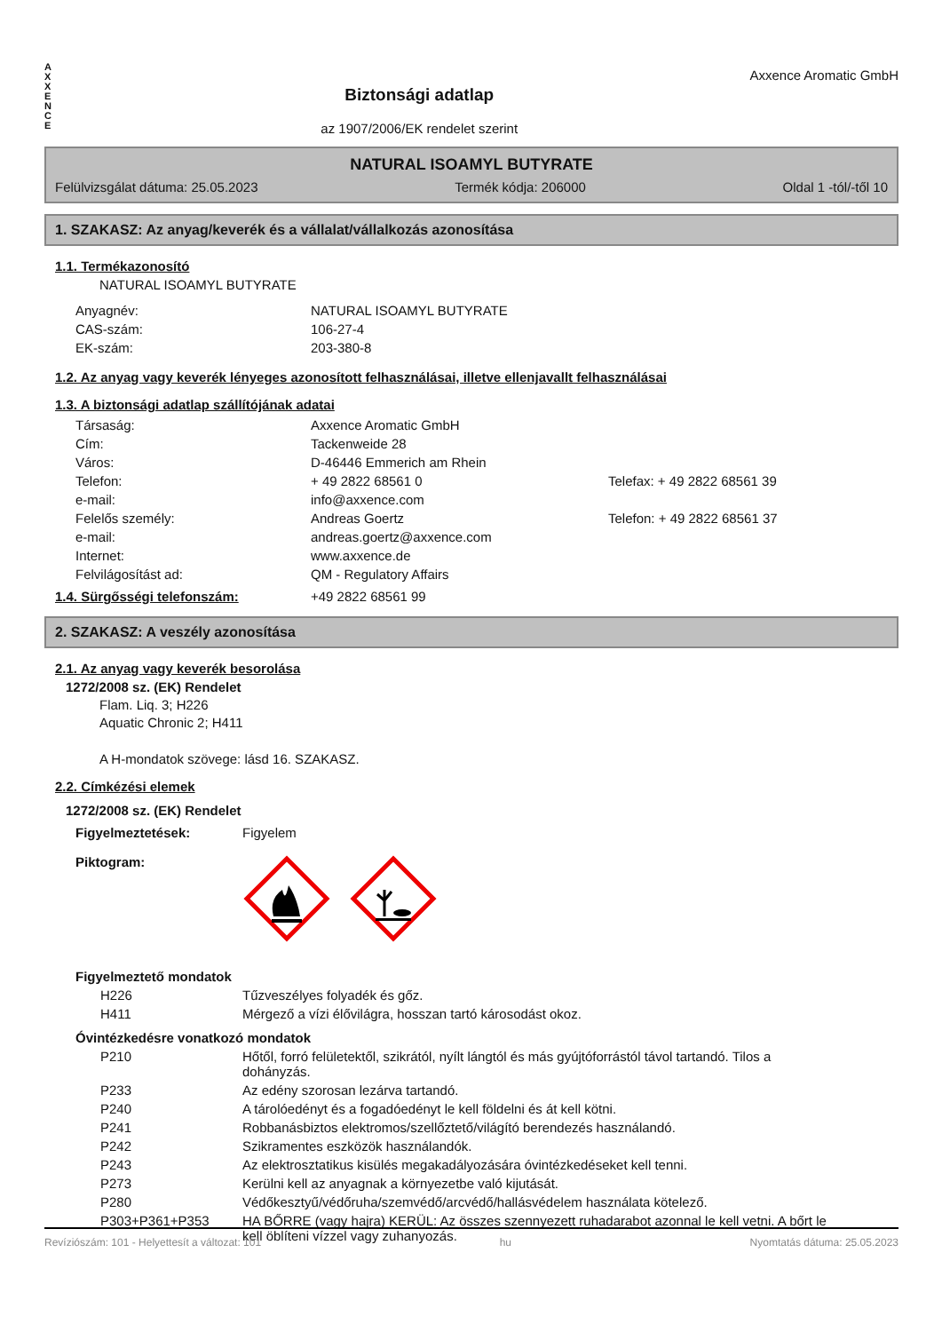A
X
X
E
N
C
E
Biztonsági adatlap
az 1907/2006/EK rendelet szerint
Axxence Aromatic GmbH
NATURAL ISOAMYL BUTYRATE
Felülvizsgálat dátuma: 25.05.2023 Termék kódja: 206000 Oldal 1 -tól/-től 10
1. SZAKASZ: Az anyag/keverék és a vállalat/vállalkozás azonosítása
1.1. Termékazonosító
NATURAL ISOAMYL BUTYRATE
| Anyagnév: | NATURAL ISOAMYL BUTYRATE |
| CAS-szám: | 106-27-4 |
| EK-szám: | 203-380-8 |
1.2. Az anyag vagy keverék lényeges azonosított felhasználásai, illetve ellenjavallt felhasználásai
1.3. A biztonsági adatlap szállítójának adatai
| Társaság: | Axxence Aromatic GmbH | |
| Cím: | Tackenweide 28 | |
| Város: | D-46446 Emmerich am Rhein | |
| Telefon: | + 49 2822 68561 0 | Telefax: + 49 2822 68561 39 |
| e-mail: | info@axxence.com | |
| Felelős személy: | Andreas Goertz | Telefon: + 49 2822 68561 37 |
| e-mail: | andreas.goertz@axxence.com | |
| Internet: | www.axxence.de | |
| Felvilágosítást ad: | QM - Regulatory Affairs | |
| 1.4. Sürgősségi telefonszám: | +49 2822 68561 99 |
2. SZAKASZ: A veszély azonosítása
2.1. Az anyag vagy keverék besorolása
1272/2008 sz. (EK) Rendelet
Flam. Liq. 3; H226
Aquatic Chronic 2; H411
A H-mondatok szövege: lásd 16. SZAKASZ.
2.2. Címkézési elemek
1272/2008 sz. (EK) Rendelet
| Figyelmeztetések: | Figyelem |
| Piktogram: | |
Figyelmeztető mondatok
| H226 | Tűzveszélyes folyadék és gőz. |
| H411 | Mérgező a vízi élővilágra, hosszan tartó károsodást okoz. |
Óvintézkedésre vonatkozó mondatok
| P210 | Hőtől, forró felületektől, szikrától, nyílt lángtól és más gyújtóforrástól távol tartandó. Tilos a dohányzás. |
| P233 | Az edény szorosan lezárva tartandó. |
| P240 | A tárolóedényt és a fogadóedényt le kell földelni és át kell kötni. |
| P241 | Robbanásbiztos elektromos/szellőztető/világító berendezés használandó. |
| P242 | Szikramentes eszközök használandók. |
| P243 | Az elektrosztatikus kisülés megakadályozására óvintézkedéseket kell tenni. |
| P273 | Kerülni kell az anyagnak a környezetbe való kijutását. |
| P280 | Védőkesztyű/védőruha/szemvédő/arcvédő/hallásvédelem használata kötelező. |
| P303+P361+P353 | HA BŐRRE (vagy hajra) KERÜL: Az összes szennyezett ruhadarabot azonnal le kell vetni. A bőrt le kell öblíteni vízzel vagy zuhanyozás. |
Revíziószám: 101 - Helyettesít a változat: 101 hu Nyomtatás dátuma: 25.05.2023